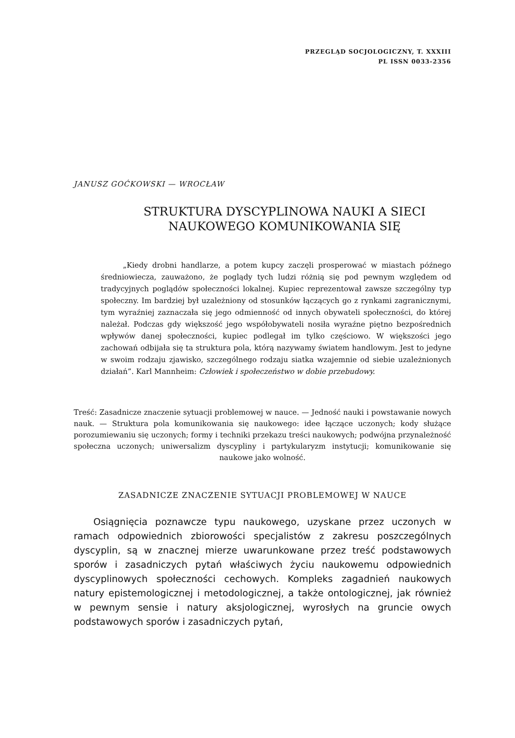PRZEGLĄD SOCJOLOGICZNY, T. XXXIII
PL ISSN 0033-2356
JANUSZ GOĆKOWSKI — WROCŁAW
STRUKTURA DYSCYPLINOWA NAUKI A SIECI NAUKOWEGO KOMUNIKOWANIA SIĘ
„Kiedy drobni handlarze, a potem kupcy zaczęli prosperować w miastach późnego średniowiecza, zauważono, że poglądy tych ludzi różnią się pod pewnym względem od tradycyjnych poglądów społeczności lokalnej. Kupiec reprezentował zawsze szczególny typ społeczny. Im bardziej był uzależniony od stosunków łączących go z rynkami zagranicznymi, tym wyraźniej zaznaczała się jego odmienność od innych obywateli społeczności, do której należał. Podczas gdy większość jego współobywateli nosiła wyraźne piętno bezpośrednich wpływów danej społeczności, kupiec podlegał im tylko częściowo. W większości jego zachowań odbijała się ta struktura pola, którą nazywamy światem handlowym. Jest to jedyne w swoim rodzaju zjawisko, szczególnego rodzaju siatka wzajemnie od siebie uzależnionych działań”. Karl Mannheim: Człowiek i społeczeństwo w dobie przebudowy.
Treść: Zasadnicze znaczenie sytuacji problemowej w nauce. — Jedność nauki i powstawanie nowych nauk. — Struktura pola komunikowania się naukowego: idee łączące uczonych; kody służące porozumiewaniu się uczonych; formy i techniki przekazu treści naukowych; podwójna przynależność społeczna uczonych; uniwersalizm dyscypliny i partykularyzm instytucji; komunikowanie się naukowe jako wolność.
ZASADNICZE ZNACZENIE SYTUACJI PROBLEMOWEJ W NAUCE
Osiągnięcia poznawcze typu naukowego, uzyskane przez uczonych w ramach odpowiednich zbiorowości specjalistów z zakresu poszczególnych dyscyplin, są w znacznej mierze uwarunkowane przez treść podstawowych sporów i zasadniczych pytań właściwych życiu naukowemu odpowiednich dyscyplinowych społeczności cechowych. Kompleks zagadnień naukowych natury epistemologicznej i metodologicznej, a także ontologicznej, jak również w pewnym sensie i natury aksjologicznej, wyrosłych na gruncie owych podstawowych sporów i zasadniczych pytań,